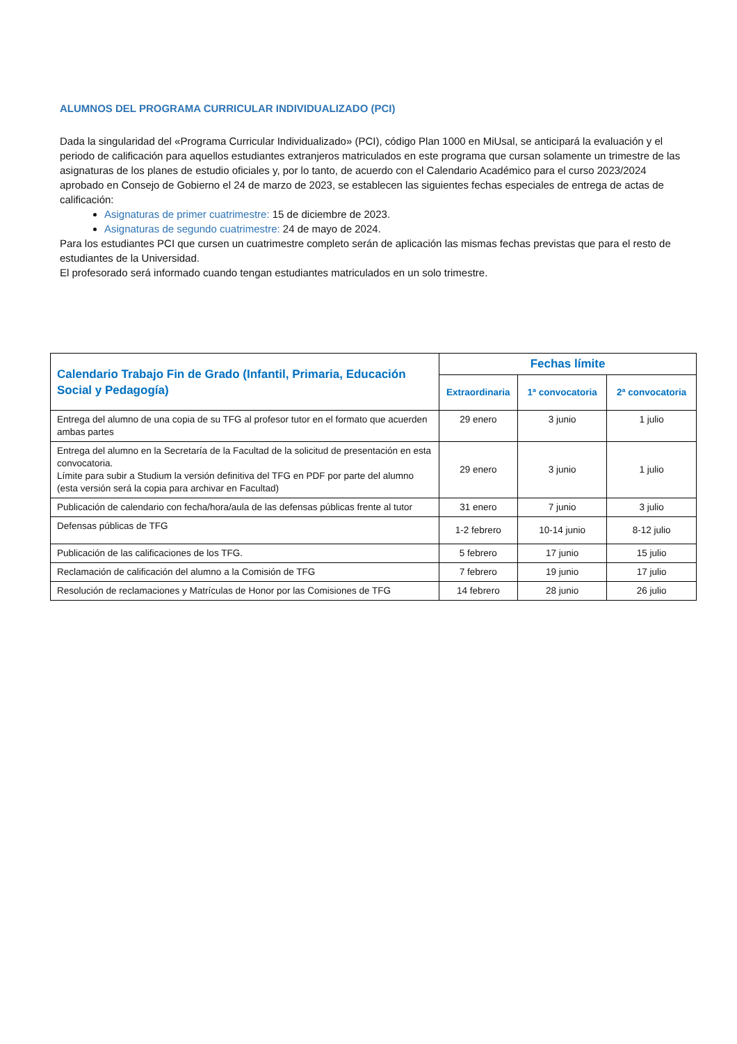ALUMNOS DEL PROGRAMA CURRICULAR INDIVIDUALIZADO (PCI)
Dada la singularidad del «Programa Curricular Individualizado» (PCI), código Plan 1000 en MiUsal, se anticipará la evaluación y el periodo de calificación para aquellos estudiantes extranjeros matriculados en este programa que cursan solamente un trimestre de las asignaturas de los planes de estudio oficiales y, por lo tanto, de acuerdo con el Calendario Académico para el curso 2023/2024 aprobado en Consejo de Gobierno el 24 de marzo de 2023, se establecen las siguientes fechas especiales de entrega de actas de calificación:
Asignaturas de primer cuatrimestre: 15 de diciembre de 2023.
Asignaturas de segundo cuatrimestre: 24 de mayo de 2024.
Para los estudiantes PCI que cursen un cuatrimestre completo serán de aplicación las mismas fechas previstas que para el resto de estudiantes de la Universidad.
El profesorado será informado cuando tengan estudiantes matriculados en un solo trimestre.
| Calendario Trabajo Fin de Grado (Infantil, Primaria, Educación Social y Pedagogía) | Fechas límite | | |
| --- | --- | --- | --- |
| | Extraordinaria | 1ª convocatoria | 2ª convocatoria |
| Entrega del alumno de una copia de su TFG al profesor tutor en el formato que acuerden ambas partes | 29 enero | 3 junio | 1 julio |
| Entrega del alumno en la Secretaría de la Facultad de la solicitud de presentación en esta convocatoria. Límite para subir a Studium la versión definitiva del TFG en PDF por parte del alumno (esta versión será la copia para archivar en Facultad) | 29 enero | 3 junio | 1 julio |
| Publicación de calendario con fecha/hora/aula de las defensas públicas frente al tutor | 31 enero | 7 junio | 3 julio |
| Defensas públicas de TFG | 1-2 febrero | 10-14 junio | 8-12 julio |
| Publicación de las calificaciones de los TFG. | 5 febrero | 17 junio | 15 julio |
| Reclamación de calificación del alumno a la Comisión de TFG | 7 febrero | 19 junio | 17 julio |
| Resolución de reclamaciones y Matrículas de Honor por las Comisiones de TFG | 14 febrero | 28 junio | 26 julio |